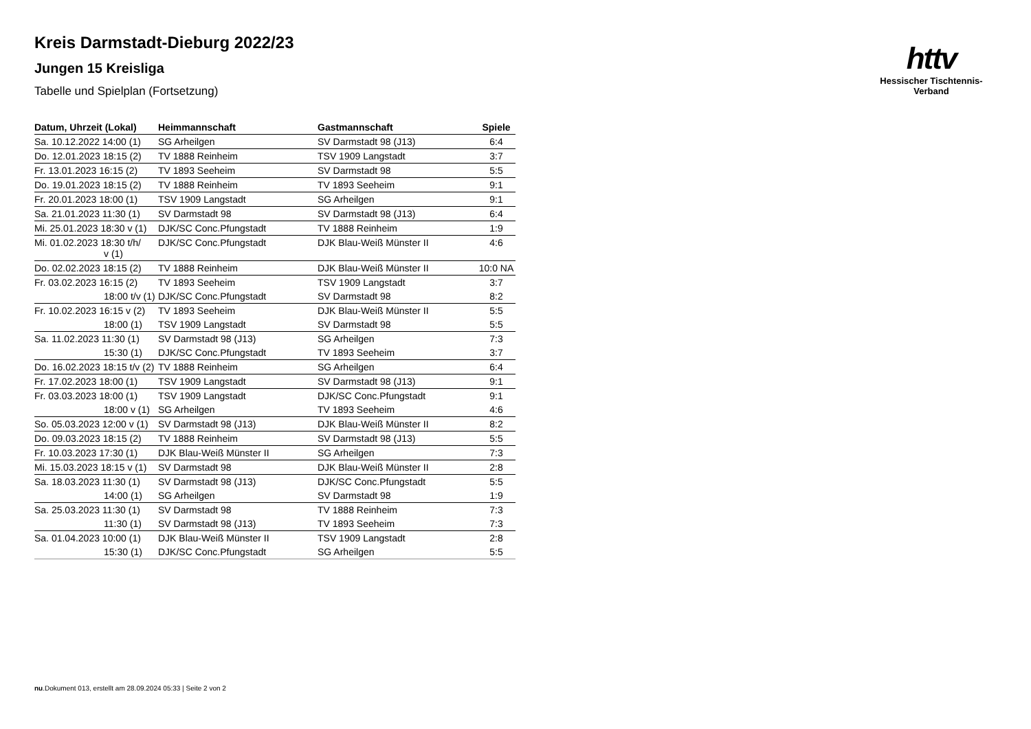httv
Hessischer Tischtennis-Verband
Kreis Darmstadt-Dieburg 2022/23
Jungen 15 Kreisliga
Tabelle und Spielplan (Fortsetzung)
| Datum, Uhrzeit (Lokal) | Heimmannschaft | Gastmannschaft | Spiele |
| --- | --- | --- | --- |
| Sa. 10.12.2022 14:00 (1) | SG Arheilgen | SV Darmstadt 98 (J13) | 6:4 |
| Do. 12.01.2023 18:15 (2) | TV 1888 Reinheim | TSV 1909 Langstadt | 3:7 |
| Fr. 13.01.2023 16:15 (2) | TV 1893 Seeheim | SV Darmstadt 98 | 5:5 |
| Do. 19.01.2023 18:15 (2) | TV 1888 Reinheim | TV 1893 Seeheim | 9:1 |
| Fr. 20.01.2023 18:00 (1) | TSV 1909 Langstadt | SG Arheilgen | 9:1 |
| Sa. 21.01.2023 11:30 (1) | SV Darmstadt 98 | SV Darmstadt 98 (J13) | 6:4 |
| Mi. 25.01.2023 18:30 v (1) | DJK/SC Conc.Pfungstadt | TV 1888 Reinheim | 1:9 |
| Mi. 01.02.2023 18:30 t/h/ v (1) | DJK/SC Conc.Pfungstadt | DJK Blau-Weiß Münster II | 4:6 |
| Do. 02.02.2023 18:15 (2) | TV 1888 Reinheim | DJK Blau-Weiß Münster II | 10:0 NA |
| Fr. 03.02.2023 16:15 (2) | TV 1893 Seeheim | TSV 1909 Langstadt | 3:7 |
| 18:00 t/v (1) | DJK/SC Conc.Pfungstadt | SV Darmstadt 98 | 8:2 |
| Fr. 10.02.2023 16:15 v (2) | TV 1893 Seeheim | DJK Blau-Weiß Münster II | 5:5 |
| 18:00 (1) | TSV 1909 Langstadt | SV Darmstadt 98 | 5:5 |
| Sa. 11.02.2023 11:30 (1) | SV Darmstadt 98 (J13) | SG Arheilgen | 7:3 |
| 15:30 (1) | DJK/SC Conc.Pfungstadt | TV 1893 Seeheim | 3:7 |
| Do. 16.02.2023 18:15 t/v (2) | TV 1888 Reinheim | SG Arheilgen | 6:4 |
| Fr. 17.02.2023 18:00 (1) | TSV 1909 Langstadt | SV Darmstadt 98 (J13) | 9:1 |
| Fr. 03.03.2023 18:00 (1) | TSV 1909 Langstadt | DJK/SC Conc.Pfungstadt | 9:1 |
| 18:00 v (1) | SG Arheilgen | TV 1893 Seeheim | 4:6 |
| So. 05.03.2023 12:00 v (1) | SV Darmstadt 98 (J13) | DJK Blau-Weiß Münster II | 8:2 |
| Do. 09.03.2023 18:15 (2) | TV 1888 Reinheim | SV Darmstadt 98 (J13) | 5:5 |
| Fr. 10.03.2023 17:30 (1) | DJK Blau-Weiß Münster II | SG Arheilgen | 7:3 |
| Mi. 15.03.2023 18:15 v (1) | SV Darmstadt 98 | DJK Blau-Weiß Münster II | 2:8 |
| Sa. 18.03.2023 11:30 (1) | SV Darmstadt 98 (J13) | DJK/SC Conc.Pfungstadt | 5:5 |
| 14:00 (1) | SG Arheilgen | SV Darmstadt 98 | 1:9 |
| Sa. 25.03.2023 11:30 (1) | SV Darmstadt 98 | TV 1888 Reinheim | 7:3 |
| 11:30 (1) | SV Darmstadt 98 (J13) | TV 1893 Seeheim | 7:3 |
| Sa. 01.04.2023 10:00 (1) | DJK Blau-Weiß Münster II | TSV 1909 Langstadt | 2:8 |
| 15:30 (1) | DJK/SC Conc.Pfungstadt | SG Arheilgen | 5:5 |
nu.Dokument 013, erstellt am 28.09.2024 05:33 | Seite 2 von 2